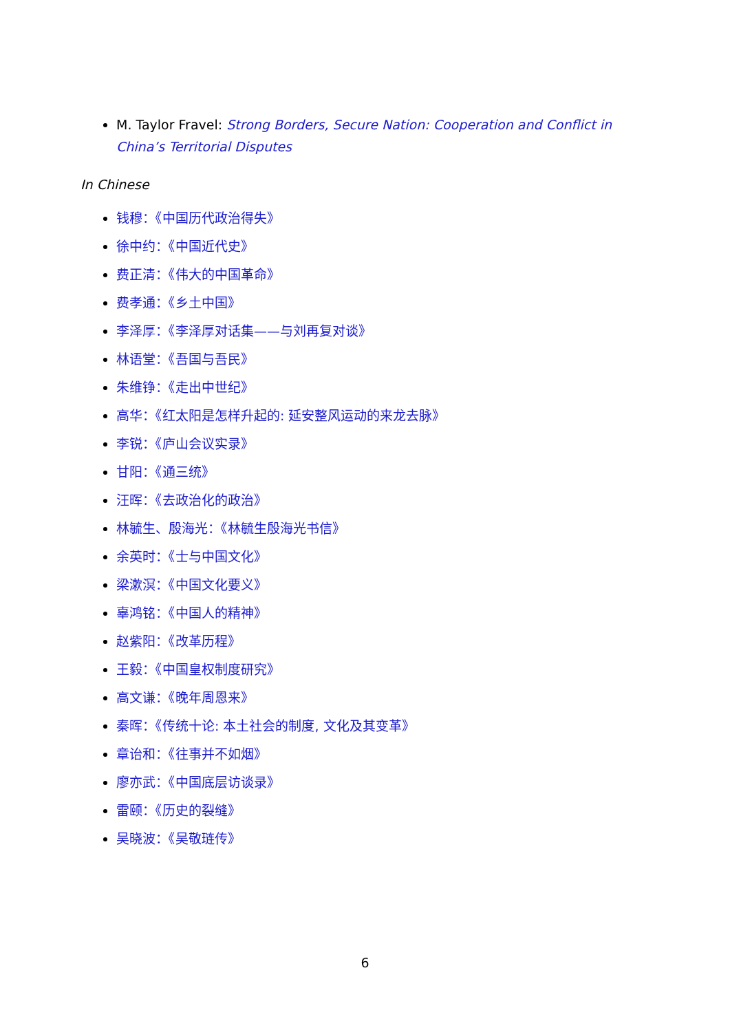M. Taylor Fravel: Strong Borders, Secure Nation: Cooperation and Conflict in China’s Territorial Disputes
In Chinese
钱穆：《中国历代政治得失》
徐中约：《中国近代史》
费正清：《伟大的中国革命》
费孝通：《乡土中国》
李泽厚：《李泽厚对话集——与刘再复对谈》
林语堂：《吾国与吾民》
朱维铮：《走出中世纪》
高华：《红太阳是怎样升起的: 延安整风运动的来龙去脉》
李锐：《庐山会议实录》
甘阳：《通三统》
汪晖：《去政治化的政治》
林毓生、殷海光：《林毓生殷海光书信》
余英时：《士与中国文化》
梁漱溟：《中国文化要义》
辜鸿铭：《中国人的精神》
赵紫阳：《改革历程》
王毅：《中国皇权制度研究》
高文谦：《晚年周恩来》
秦晖：《传统十论: 本土社会的制度, 文化及其变革》
章诒和：《往事并不如烟》
廖亦武：《中国底层访谈录》
雷颐：《历史的裂缝》
吴晓波：《吴敬琏传》
6